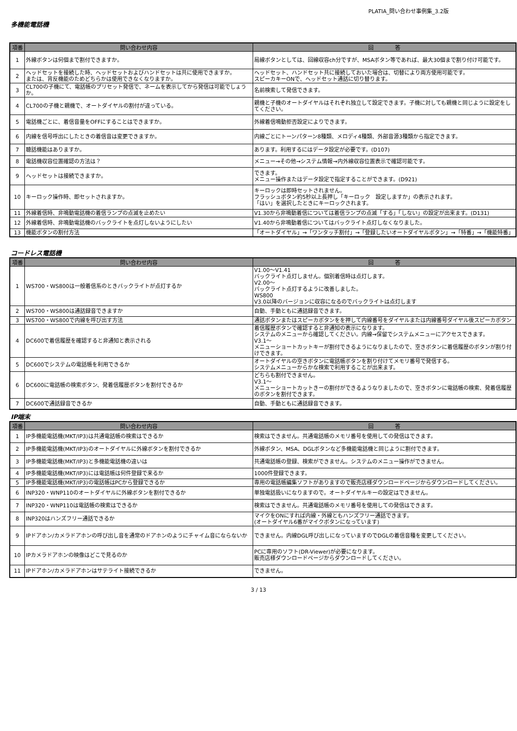PLATIA_問い合わせ事例集_3.2版
多機能電話機
| 項番 | 問い合わせ内容 | 回 答 |
| --- | --- | --- |
| 1 | 外線ボタンは何個まで割付できますか。 | 局線ボタンとしては、回線収容ch分ですが、MSAボタン等であれば、最大30個まで割り付け可能です。 |
| 2 | ヘッドセットを接続した時、ヘッドセットおよびハンドセットは共に使用できますか。 または、背反機能のためどちらかは使用できなくなりますか。 | ヘッドセット、ハンドセット共に接続しておいた場合は、切替により両方使用可能です。 スピーカキーONで、ヘッドセット通話に切り替ります。 |
| 3 | CL700の子機にて、電話帳のプリセット発信で、ネームを表示してから発信は可能でしょうか。 | 名前検索して発信できます。 |
| 4 | CL700の子機と親機で、オートダイヤルの割付が違っている。 | 親機と子機のオートダイヤルはそれぞれ独立して設定できます。子機に対しても親機と同じように設定をしてください。 |
| 5 | 電話機ごとに、着信音量をOFFにすることはできますか。 | 外線着信鳴動拒否設定によりできます。 |
| 6 | 内線を信号呼出にしたときの着信音は変更できますか。 | 内線ごとにトーンパターン8種類、メロディ4種類、外部音源3種類から指定できます。 |
| 7 | 聴話機能はありますか。 | あります。利用するにはデータ設定が必要です。(D107) |
| 8 | 電話機収容位置確認の方法は？ | メニュー→その他→システム情報→内外線収容位置表示で確認可能です。 |
| 9 | ヘッドセットは接続できますか。 | できます。 メニュー操作またはデータ設定で指定することができます。(D921) |
| 10 | キーロック操作時、即セットされますか。 | キーロックは即時セットされません。 フラッシュボタン約5秒以上長押し「キーロック 設定しますか」の表示されます。 「はい」を選択したときにキーロックされます。 |
| 11 | 外線着信時、非鳴動電話機の着信ランプの点滅を止めたい | V1.30から非鳴動着信については着信ランプの点滅「する」「しない」の設定が出来ます。(D131) |
| 12 | 外線着信時、非鳴動電話機のバックライトを点灯しないようにしたい | V1.40から非鳴動着信についてはバックライト点灯しなくなりました。 |
| 13 | 機能ボタンの割付方法 | 「オートダイヤル」→「ワンタッチ割付」→「登録したいオートダイヤルボタン」→「特番」→「機能特番」 |
コードレス電話機
| 項番 | 問い合わせ内容 | 回 答 |
| --- | --- | --- |
| 1 | WS700・WS800は一般着信系のときバックライトが点灯するか | V1.00～V1.41 バックライト点灯しません。個別着信時は点灯します。 V2.00～ バックライト点灯するように改善しました。 WS800 V3.0以降のバージョンに収容になるのでバックライトは点灯します |
| 2 | WS700・WS800は通話録音できますか | 自動、手動ともに通話録音できます。 |
| 3 | WS700・WS800で内線を呼び出す方法 | 通話ボタンまたはスピーカボタンをを押して内線番号をダイヤルまたは内線番号ダイヤル後スピーカボタン |
| 4 | DC600で着信履歴を確認すると非通知と表示される | 着信履歴ボタンで確認すると非通知の表示になります。 システムのメニューから確認してください。内線→保留でシステムメニューにアクセスできます。 V3.1～ メニューショートカットキーが割付できるようになりましたので、空きボタンに着信履歴のボタンが割り付けできます。 |
| 5 | DC600でシステムの電話帳を利用できるか | オートダイヤルの空きボタンに電話帳ボタンを割り付けてメモリ番号で発信する。 システムメニューからかな検索で利用することが出来ます。 |
| 6 | DC600に電話帳の検索ボタン、発着信履歴ボタンを割付できるか | どちらも割付できません。 V3.1～ メニューショートカットきーの割付ができるようなりましたので、空きボタンに電話帳の検索、発着信履歴のボタンを割付できます。 |
| 7 | DC600で通話録音できるか | 自動、手動ともに通話録音できます。 |
IP端末
| 項番 | 問い合わせ内容 | 回 答 |
| --- | --- | --- |
| 1 | IP多機能電話機(MKT/IP3)は共通電話帳の検索はできるか | 検索はできません。共通電話帳のメモリ番号を使用しての発信はできます。 |
| 2 | IP多機能電話機(MKT/IP3)のオートダイヤルに外線ボタンを割付できるか | 外線ボタン、MSA、DGLボタンなど多機能電話機と同じように割付できます。 |
| 3 | IP多機能電話機(MKT/IP3)と多機能電話機の違いは | 共通電話帳の登録、検索ができません。システムのメニュー操作ができません。 |
| 4 | IP多機能電話機(MKT/IP3)には電話帳は何件登録で来るか | 1000件登録できます。 |
| 5 | IP多機能電話機(MKT/IP3)の電話帳はPCから登録できるか | 専用の電話帳編集ソフトがありますので販売店様ダウンロードページからダウンロードしてください。 |
| 6 | INP320・WNP110のオートダイヤルに外線ボタンを割付できるか | 単独電話扱いになりますので。オートダイヤルキーの設定はできません。 |
| 7 | INP320・WNP110は電話帳の検索はできるか | 検索はできません。共通電話帳のメモリ番号を使用しての発信はできます。 |
| 8 | INP320はハンズフリー通話できるか | マイクをONにすれば内線・外線ともハンズフリー通話できます。 (オートダイヤル6番がマイクボタンになっています) |
| 9 | IPドアホン/カメラドアホンの呼び出し音を通常のドアホンのようにチャイム音にならないか | できません。内線DGL呼び出しになっていますのでDGLの着信音種を変更してください。 |
| 10 | IPカメラドアホンの映像はどこで見るのか | PCに専用のソフト(DR-Viewer)が必要になります。 販売店様ダウンロードページからダウンロードしてください。 |
| 11 | IPドアホン/カメラドアホンはサテライト接続できるか | できません。 |
3 / 13